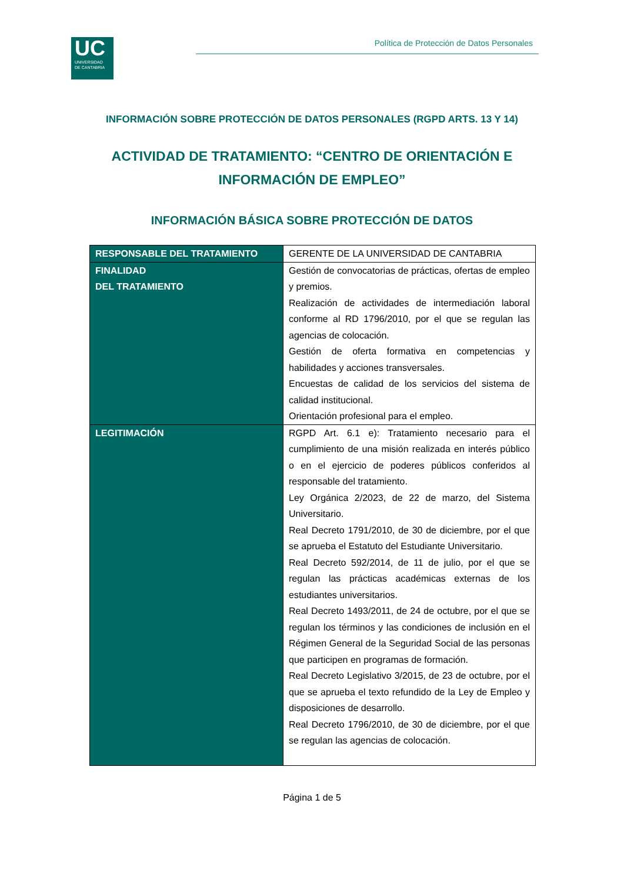UC
UNIVERSIDAD
DE CANTABRIA
Política de Protección de Datos Personales
INFORMACIÓN SOBRE PROTECCIÓN DE DATOS PERSONALES (RGPD ARTS. 13 Y 14)
ACTIVIDAD DE TRATAMIENTO: “CENTRO DE ORIENTACIÓN E
INFORMACIÓN DE EMPLEO”
INFORMACIÓN BÁSICA SOBRE PROTECCIÓN DE DATOS
| RESPONSABLE DEL TRATAMIENTO | GERENTE DE LA UNIVERSIDAD DE CANTABRIA |
| FINALIDAD DEL TRATAMIENTO | Gestión de convocatorias de prácticas, ofertas de empleo y premios. Realización de actividades de intermediación laboral conforme al RD 1796/2010, por el que se regulan las agencias de colocación. Gestión de oferta formativa en competencias y habilidades y acciones transversales. Encuestas de calidad de los servicios del sistema de calidad institucional. Orientación profesional para el empleo. |
| LEGITIMACIÓN | RGPD Art. 6.1 e): Tratamiento necesario para el cumplimiento de una misión realizada en interés público o en el ejercicio de poderes públicos conferidos al responsable del tratamiento. Ley Orgánica 2/2023, de 22 de marzo, del Sistema Universitario. Real Decreto 1791/2010, de 30 de diciembre, por el que se aprueba el Estatuto del Estudiante Universitario. Real Decreto 592/2014, de 11 de julio, por el que se regulan las prácticas académicas externas de los estudiantes universitarios. Real Decreto 1493/2011, de 24 de octubre, por el que se regulan los términos y las condiciones de inclusión en el Régimen General de la Seguridad Social de las personas que participen en programas de formación. Real Decreto Legislativo 3/2015, de 23 de octubre, por el que se aprueba el texto refundido de la Ley de Empleo y disposiciones de desarrollo. Real Decreto 1796/2010, de 30 de diciembre, por el que se regulan las agencias de colocación. |
Página 1 de 5